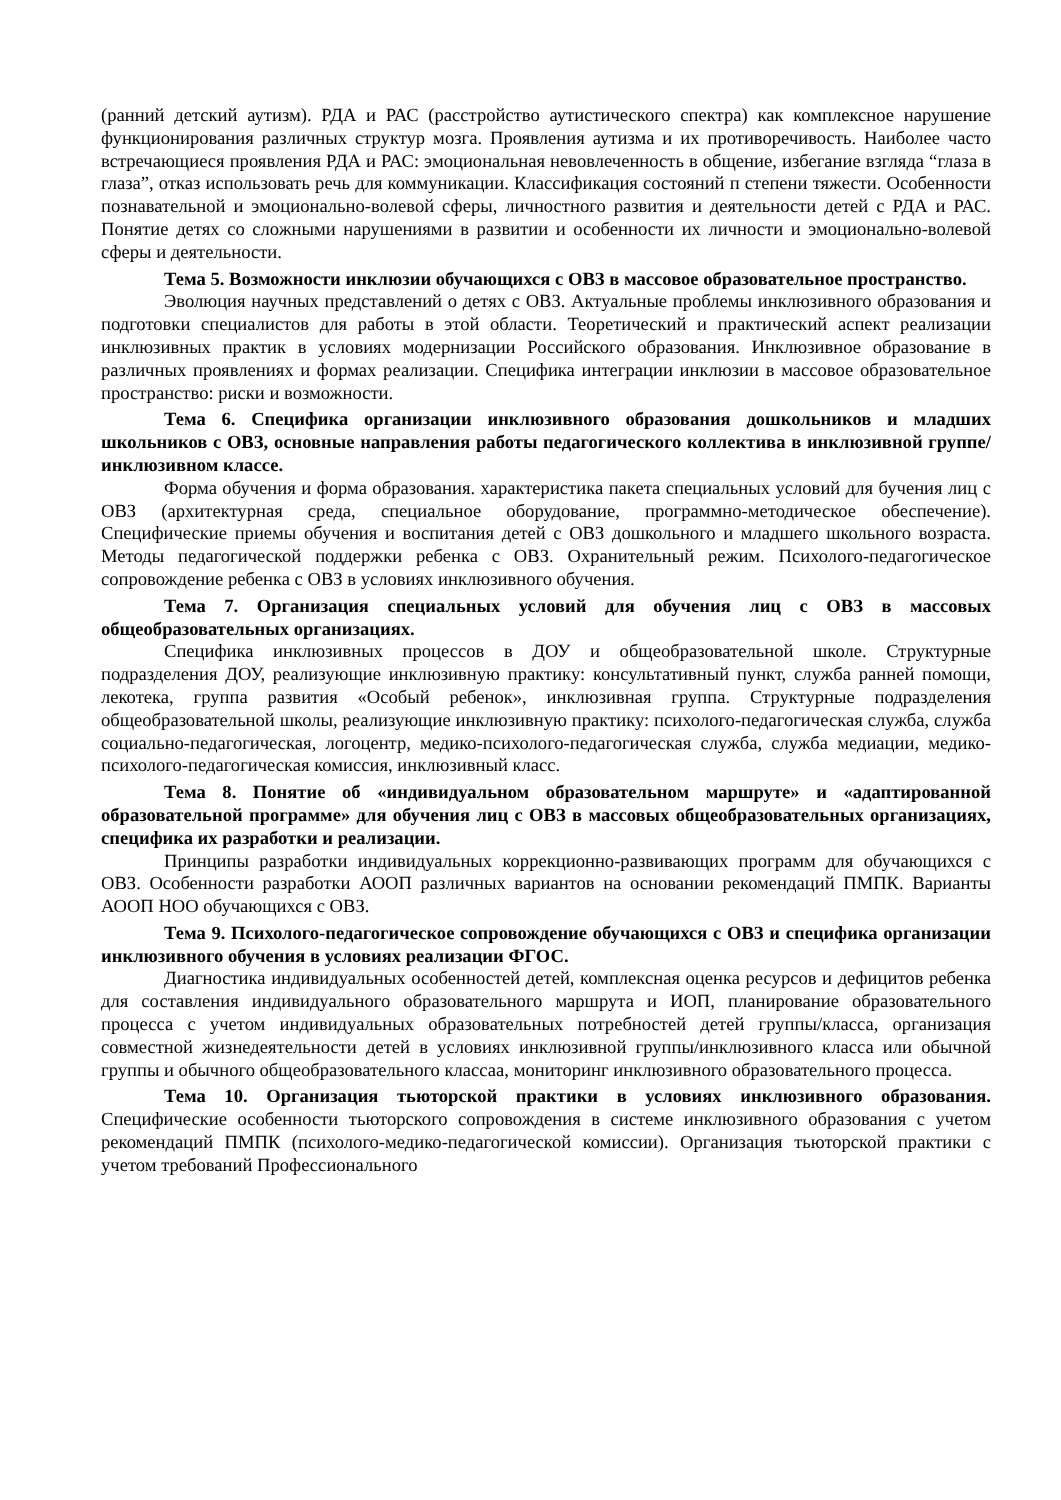(ранний детский аутизм). РДА и РАС (расстройство аутистического спектра) как комплексное нарушение функционирования различных структур мозга. Проявления аутизма и их противоречивость. Наиболее часто встречающиеся проявления РДА и РАС: эмоциональная невовлеченность в общение, избегание взгляда “глаза в глаза”, отказ использовать речь для коммуникации. Классификация состояний п степени тяжести. Особенности познавательной и эмоционально-волевой сферы, личностного развития и деятельности детей с РДА и РАС. Понятие детях со сложными нарушениями в развитии и особенности их личности и эмоционально-волевой сферы и деятельности.
Тема 5. Возможности инклюзии обучающихся с ОВЗ в массовое образовательное пространство.
Эволюция научных представлений о детях с ОВЗ. Актуальные проблемы инклюзивного образования и подготовки специалистов для работы в этой области. Теоретический и практический аспект реализации инклюзивных практик в условиях модернизации Российского образования. Инклюзивное образование в различных проявлениях и формах реализации. Специфика интеграции инклюзии в массовое образовательное пространство: риски и возможности.
Тема 6. Специфика организации инклюзивного образования дошкольников и младших школьников с ОВЗ, основные направления работы педагогического коллектива в инклюзивной группе/инклюзивном классе.
Форма обучения и форма образования. характеристика пакета специальных условий для бучения лиц с ОВЗ (архитектурная среда, специальное оборудование, программно-методическое обеспечение). Специфические приемы обучения и воспитания детей с ОВЗ дошкольного и младшего школьного возраста. Методы педагогической поддержки ребенка с ОВЗ. Охранительный режим. Психолого-педагогическое сопровождение ребенка с ОВЗ в условиях инклюзивного обучения.
Тема 7. Организация специальных условий для обучения лиц с ОВЗ в массовых общеобразовательных организациях.
Специфика инклюзивных процессов в ДОУ и общеобразовательной школе. Структурные подразделения ДОУ, реализующие инклюзивную практику: консультативный пункт, служба ранней помощи, лекотека, группа развития «Особый ребенок», инклюзивная группа. Структурные подразделения общеобразовательной школы, реализующие инклюзивную практику: психолого-педагогическая служба, служба социально-педагогическая, логоцентр, медико-психолого-педагогическая служба, служба медиации, медико-психолого-педагогическая комиссия, инклюзивный класс.
Тема 8. Понятие об «индивидуальном образовательном маршруте» и «адаптированной образовательной программе» для обучения лиц с ОВЗ в массовых общеобразовательных организациях, специфика их разработки и реализации.
Принципы разработки индивидуальных коррекционно-развивающих программ для обучающихся с ОВЗ. Особенности разработки АООП различных вариантов на основании рекомендаций ПМПК. Варианты АООП НОО обучающихся с ОВЗ.
Тема 9. Психолого-педагогическое сопровождение обучающихся с ОВЗ и специфика организации инклюзивного обучения в условиях реализации ФГОС.
Диагностика индивидуальных особенностей детей, комплексная оценка ресурсов и дефицитов ребенка для составления индивидуального образовательного маршрута и ИОП, планирование образовательного процесса с учетом индивидуальных образовательных потребностей детей группы/класса, организация совместной жизнедеятельности детей в условиях инклюзивной группы/инклюзивного класса или обычной группы и обычного общеобразовательного классаа, мониторинг инклюзивного образовательного процесса.
Тема 10. Организация тьюторской практики в условиях инклюзивного образования. Специфические особенности тьюторского сопровождения в системе инклюзивного образования с учетом рекомендаций ПМПК (психолого-медико-педагогической комиссии). Организация тьюторской практики с учетом требований Профессионального